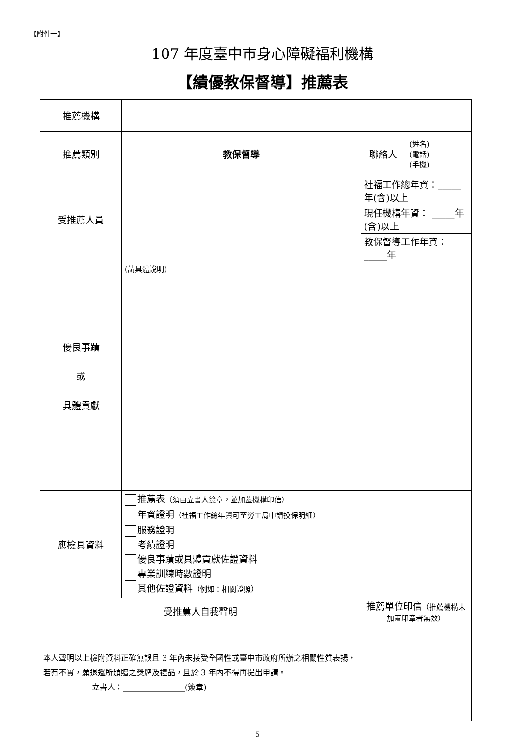【附件一】
107 年度臺中市身心障礙福利機構
【績優教保督導】推薦表
| 推薦機構 | | | | |
| 推薦類別 | 教保督導 | | 聯絡人 | (姓名) (電話) (手機) |
| 受推薦人員 | | | 社福工作總年資：_____年(含)以上 | |
| | | | 現任機構年資： _____年(含)以上 | |
| | | | 教保督導工作年資： _____年 | |
| 優良事蹟 或 具體貢獻 | (請具體說明) | | | |
| 應檢具資料 | 推薦表 （須由立書人簽章，並加蓋機構印信） 年資證明 （社福工作總年資可至勞工局申請投保明細） 服務證明 考績證明 優良事蹟或具體貢獻佐證資料 專業訓練時數證明 其他佐證資料 （例如：相關證照） | | | |
| 受推薦人自我聲明 | | 推薦單位印信 （推薦機構未加蓋印章者無效） | | |
| 本人聲明以上檢附資料正確無誤且 3 年內未接受全國性或臺中市政府所辦之相關性質表揚，若有不實，願退還所頒贈之獎牌及禮品，且於 3 年內不得再提出申請。 立書人：________________(簽章) | | | | |
5